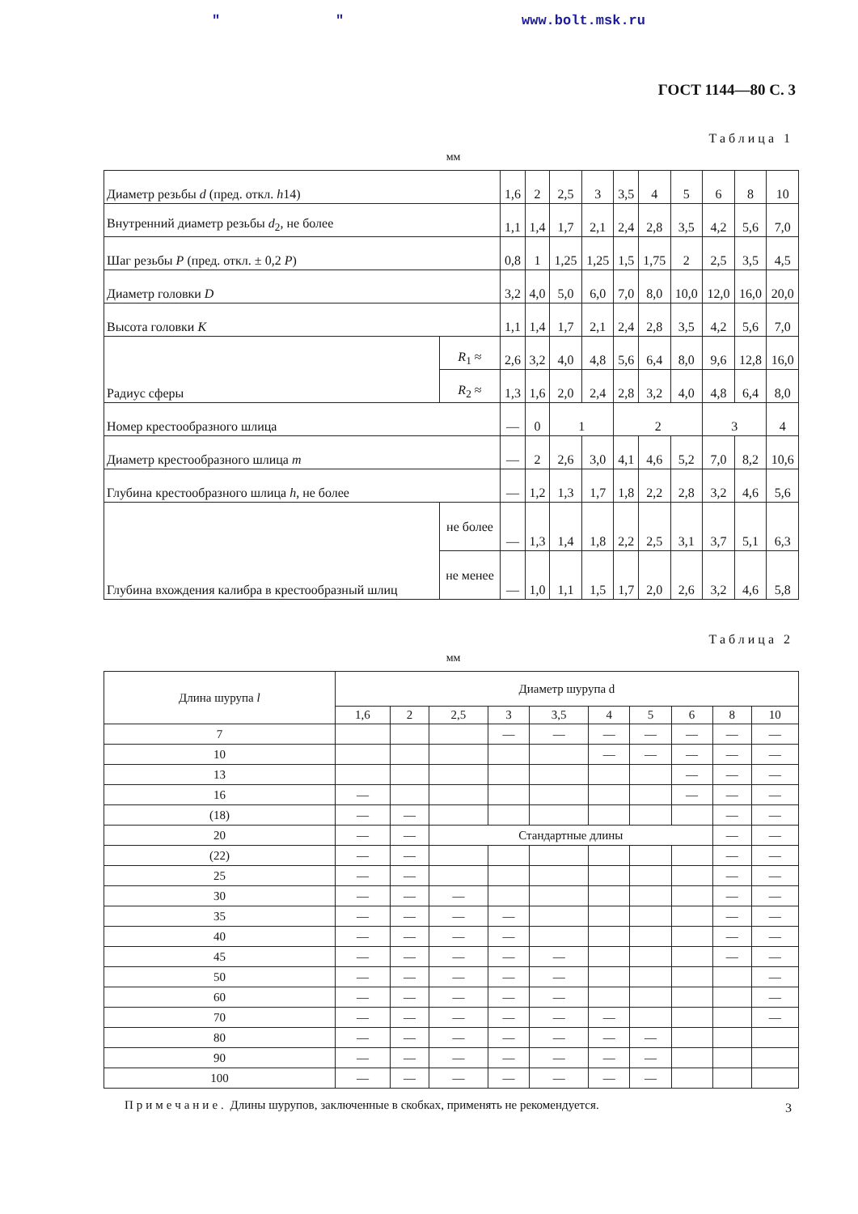" " www.bolt.msk.ru
ГОСТ 1144—80 С. 3
Таблица 1
мм
| Диаметр резьбы d (пред. откл. h 14) | | 1,6 | 2 | 2,5 | 3 | 3,5 | 4 | 5 | 6 | 8 | 10 |
| Внутренний диаметр резьбы d<sub>2</sub>, не более | | 1,1 | 1,4 | 1,7 | 2,1 | 2,4 | 2,8 | 3,5 | 4,2 | 5,6 | 7,0 |
| Шаг резьбы P (пред. откл. ± 0,2 P ) | | 0,8 | 1 | 1,25 | 1,25 | 1,5 | 1,75 | 2 | 2,5 | 3,5 | 4,5 |
| Диаметр головки D | | 3,2 | 4,0 | 5,0 | 6,0 | 7,0 | 8,0 | 10,0 | 12,0 | 16,0 | 20,0 |
| Высота головки K | | 1,1 | 1,4 | 1,7 | 2,1 | 2,4 | 2,8 | 3,5 | 4,2 | 5,6 | 7,0 |
| Радиус сферы | R<sub>1</sub> ≈ | 2,6 | 3,2 | 4,0 | 4,8 | 5,6 | 6,4 | 8,0 | 9,6 | 12,8 | 16,0 |
| | R<sub>2</sub> ≈ | 1,3 | 1,6 | 2,0 | 2,4 | 2,8 | 3,2 | 4,0 | 4,8 | 6,4 | 8,0 |
| Номер крестообразного шлица | | — | 0 | 1 | | 2 | | | 3 | | 4 |
| Диаметр крестообразного шлица m | | — | 2 | 2,6 | 3,0 | 4,1 | 4,6 | 5,2 | 7,0 | 8,2 | 10,6 |
| Глубина крестообразного шлица h , не более | | — | 1,2 | 1,3 | 1,7 | 1,8 | 2,2 | 2,8 | 3,2 | 4,6 | 5,6 |
| Глубина вхождения калибра в крестообразный шлиц | не более | — | 1,3 | 1,4 | 1,8 | 2,2 | 2,5 | 3,1 | 3,7 | 5,1 | 6,3 |
| | не менее | — | 1,0 | 1,1 | 1,5 | 1,7 | 2,0 | 2,6 | 3,2 | 4,6 | 5,8 |
Таблица 2
мм
| Длина шурупа l | Диаметр шурупа d | | | | | | | | | |
| --- | --- | --- | --- | --- | --- | --- | --- | --- | --- | --- |
| | 1,6 | 2 | 2,5 | 3 | 3,5 | 4 | 5 | 6 | 8 | 10 |
| 7 | | | | — | — | — | — | — | — | — |
| 10 | | | | | | — | — | — | — | — |
| 13 | | | | | | | | — | — | — |
| 16 | — | | | | | | | — | — | — |
| (18) | — | — | | | | | | | — | — |
| 20 | — | — | Стандартные длины | | | | | | — | — |
| (22) | — | — | | | | | | | — | — |
| 25 | — | — | | | | | | | — | — |
| 30 | — | — | — | | | | | | — | — |
| 35 | — | — | — | — | | | | | — | — |
| 40 | — | — | — | — | | | | | — | — |
| 45 | — | — | — | — | — | | | | — | — |
| 50 | — | — | — | — | — | | | | | — |
| 60 | — | — | — | — | — | | | | | — |
| 70 | — | — | — | — | — | — | | | | — |
| 80 | — | — | — | — | — | — | — | | | |
| 90 | — | — | — | — | — | — | — | | | |
| 100 | — | — | — | — | — | — | — | | | |
Примечание. Длины шурупов, заключенные в скобках, применять не рекомендуется.
3